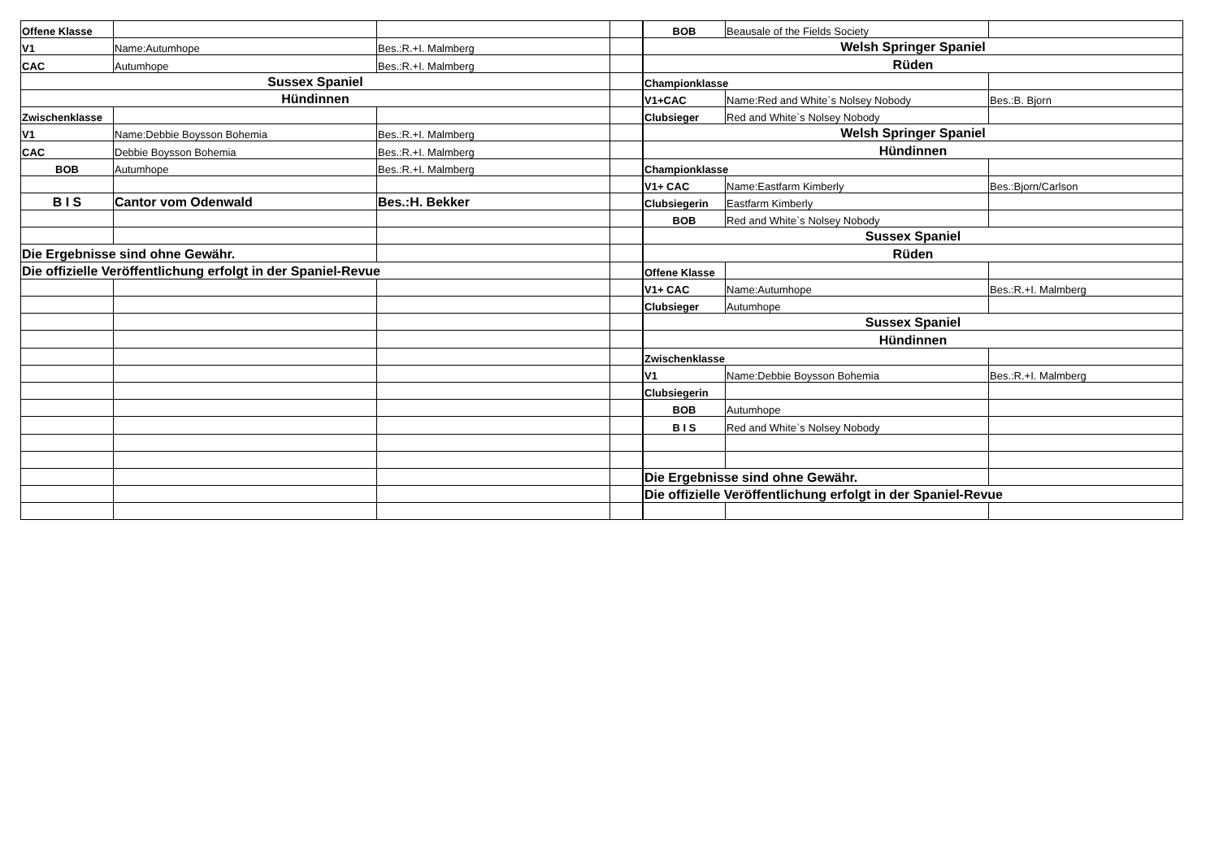| Offene Klasse | | | |
| V1 | Name:Autumhope | Bes.:R.+I. Malmberg | |
| CAC | Autumhope | Bes.:R.+I. Malmberg | |
| Sussex Spaniel | | | |
| Hündinnen | | | |
| Zwischenklasse | | | |
| V1 | Name:Debbie Boysson Bohemia | Bes.:R.+I. Malmberg | |
| CAC | Debbie Boysson Bohemia | Bes.:R.+I. Malmberg | |
| BOB | Autumhope | Bes.:R.+I. Malmberg | |
| B I S | Cantor vom Odenwald | Bes.:H. Bekker | |
| Die Ergebnisse sind ohne Gewähr. | | | |
| Die offizielle Veröffentlichung erfolgt in der Spaniel-Revue | | | |
| BOB | Beausale of the Fields Society | |
| Welsh Springer Spaniel | | |
| Rüden | | |
| Championklasse | | |
| V1+CAC | Name:Red and White`s Nolsey Nobody | Bes.:B. Bjorn |
| Clubsieger | Red and White`s Nolsey Nobody | |
| Welsh Springer Spaniel | | |
| Hündinnen | | |
| Championklasse | | |
| V1+ CAC | Name:Eastfarm Kimberly | Bes.:Bjorn/Carlson |
| Clubsiegerin | Eastfarm Kimberly | |
| BOB | Red and White`s Nolsey Nobody | |
| Sussex Spaniel | | |
| Rüden | | |
| Offene Klasse | | |
| V1+ CAC | Name:Autumhope | Bes.:R.+I. Malmberg |
| Clubsieger | Autumhope | |
| Sussex Spaniel | | |
| Hündinnen | | |
| Zwischenklasse | | |
| V1 | Name:Debbie Boysson Bohemia | Bes.:R.+I. Malmberg |
| Clubsiegerin | | |
| BOB | Autumhope | |
| B I S | Red and White`s Nolsey Nobody | |
| Die Ergebnisse sind ohne Gewähr. | | |
| Die offizielle Veröffentlichung erfolgt in der Spaniel-Revue | | |